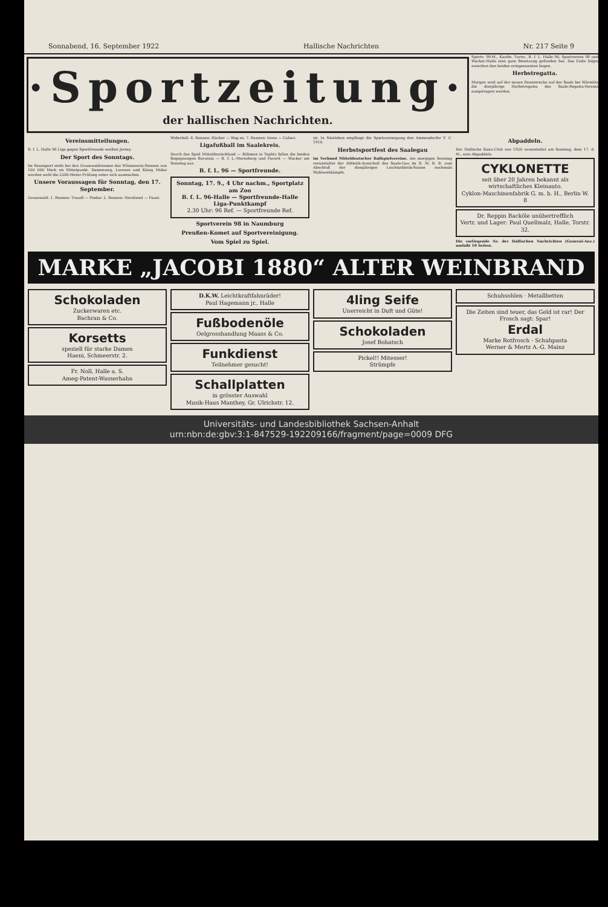Sonnabend, 16. September 1922 Hallische Nachrichten Nr. 217 Seite 9
·Sportzeitung·
der hallischen Nachrichten.
Sportv. 99-M., Kaufm. Turnv., B. f. L. Halle 96, Sportverein 98 und Wacker-Halle eine gute Besetzung gefunden hat. Das Ende folgte zwischen den beiden erstgenannten liegen.
Herbstregatta.
Morgen wird auf der neuen Rennstrecke auf der Saale bei Wörmlitz die diesjährige Herbstregatta des Saale-Regatta-Vereins ausgetragen werden.
Vereinsmitteilungen.
B. f. L. Halle 96 Liga gegen Sportfreunde weißen Jersey.
Der Sport des Sonntags.
Im Rennsport steht bei den Grunewaldrennen das Wilamowitz-Rennen von 100 000 Mark im Mittelpunkt. Damenweg, Lorenzo und König Midas werden wohl die 2200-Meter-Prüfung unter sich ausmachen.
Unsere Voraussagen für Sonntag, den 17. September.
Grunewald: 1. Rennen: Traudl — Pindar. 2. Rennen: Herzliesel — Faust.
Widerhall. 6. Rennen: Rächer — Wag es. 7. Rennen: Irene — Caliari.
Ligafußball im Saalekreis.
Durch das Spiel Mitteldeutschland — Böhmen in Teplitz fallen die beiden Begegnungen Borussia — B. f. L.-Merseburg und Favorit — Wacker am Sonntag aus.
B. f. L. 96 — Sportfreunde.
Sonntag, 17. 9., 4 Uhr nachm., Sportplatz am Zoo
B. f. L. 96-Halle — Sportfreunde-Halle
Liga-Punktkampf
2.30 Uhr: 96 Ref. — Sportfreunde Ref.
Sportverein 98 in Naumburg
Preußen-Komet auf Sportvereinigung.
Vom Spiel zu Spiel.
ist. In Nietleben empfängt die Spielvereinigung den Ammendorfer F. C. 1910.
Herbstsportfest des Saalegau
im Verband Mitteldeutscher Ballspielvereine. Am morgigen Sonntag veranstaltet der Athletik-Ausschuß des Saale-Gau im B. M. B. B. zum Abschluß der diesjährigen Leichtathletik-Saison nochmals Wahlwettkämpfe.
Abpaddeln.
Der Hallische Kanu-Club von 1920 veranstaltet am Sonntag, dem 17. d. M., sein Abpaddeln.
CYKLONETTE
seit über 20 Jahren bekannt als wirtschaftliches Kleinauto.
Cyklon-Maschinenfabrik G. m. b. H., Berlin W. 8
Dr. Reppin Backöle unübertrefflich
Vertr. und Lager: Paul Quellmalz, Halle, Torstr. 32.
Die vorliegende Nr. der Hallischen Nachrichten (General-Anz.) umfaßt 10 Seiten.
MARKE „JACOBI 1880“ ALTER WEINBRAND
Schokoladen
Zuckerwaren etc.
Bachran & Co.
Korsetts
speziell für starke Damen
Haeni, Schmeerstr. 2.
Fr. Noll, Halle a. S.
Ameg-Patent-Wasserhahn
D.K.W. Leichtkraftfahnräder!
Paul Hagemann jr., Halle
Fußbodenöle
Oelgrosshandlung Maass & Co.
Funkdienst
Teilnehmer gesucht!
Schallplatten
in grösster Auswahl
Musik-Haus Manthey, Gr. Ulrichstr. 12.
4ling Seife
Unerreicht in Duft und Güte!
Schokoladen
Josef Bohatsch
Pickel!! Mitesser!
Strümpfe
Schuhsohlen · Metallbetten
Die Zeiten sind teuer, das Geld ist rar! Der Frosch sagt: Spar!
Erdal
Marke Rotfrosch - Schuhpasta
Werner & Mertz A.-G. Mainz
Universitäts- und Landesbibliothek Sachsen-Anhalt
urn:nbn:de:gbv:3:1-847529-192209166/fragment/page=0009 DFG